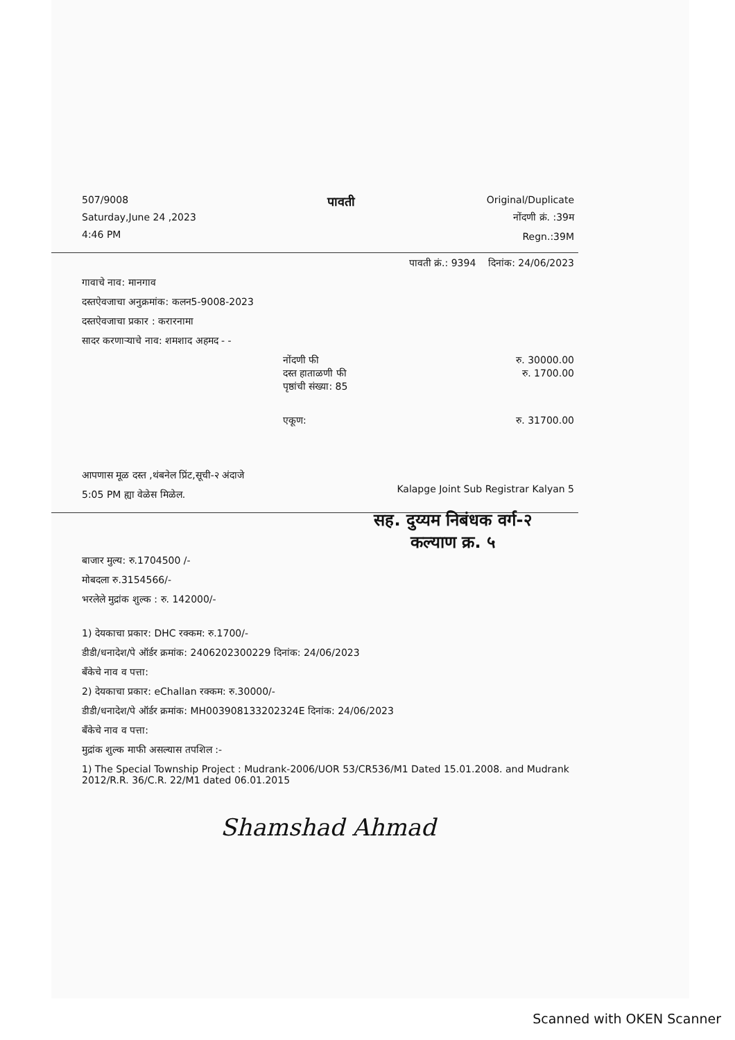507/9008
Saturday,June 24 ,2023
4:46 PM
पावती
Original/Duplicate
नोंदणी क्रं. :39म
Regn.:39M
पावती क्रं.: 9394 दिनांक: 24/06/2023
गावाचे नाव: मानगाव
दस्तऐवजाचा अनुक्रमांक: कलन5-9008-2023
दस्तऐवजाचा प्रकार : करारनामा
सादर करणाऱ्याचे नाव: शमशाद अहमद - -
नोंदणी फी रु. 30000.00
दस्त हाताळणी फी रु. 1700.00
पृष्ठांची संख्या: 85
एकूण: रु. 31700.00
आपणास मूळ दस्त ,थंबनेल प्रिंट,सूची-२ अंदाजे
5:05 PM ह्या वेळेस मिळेल.
Kalapge Joint Sub Registrar Kalyan 5
सह. दुय्यम निबंधक वर्ग-२
कल्याण क्र. ५
बाजार मुल्य: रु.1704500 /-
मोबदला रु.3154566/-
भरलेले मुद्रांक शुल्क : रु. 142000/-
1) देयकाचा प्रकार: DHC रक्कम: रु.1700/-
डीडी/धनादेश/पे ऑर्डर क्रमांक: 2406202300229 दिनांक: 24/06/2023
बँकेचे नाव व पत्ता:
2) देयकाचा प्रकार: eChallan रक्कम: रु.30000/-
डीडी/धनादेश/पे ऑर्डर क्रमांक: MH003908133202324E दिनांक: 24/06/2023
बँकेचे नाव व पत्ता:
मुद्रांक शुल्क माफी असल्यास तपशिल :-
1) The Special Township Project : Mudrank-2006/UOR 53/CR536/M1 Dated 15.01.2008. and Mudrank 2012/R.R. 36/C.R. 22/M1 dated 06.01.2015
Shamshad Ahmad
Scanned with OKEN Scanner